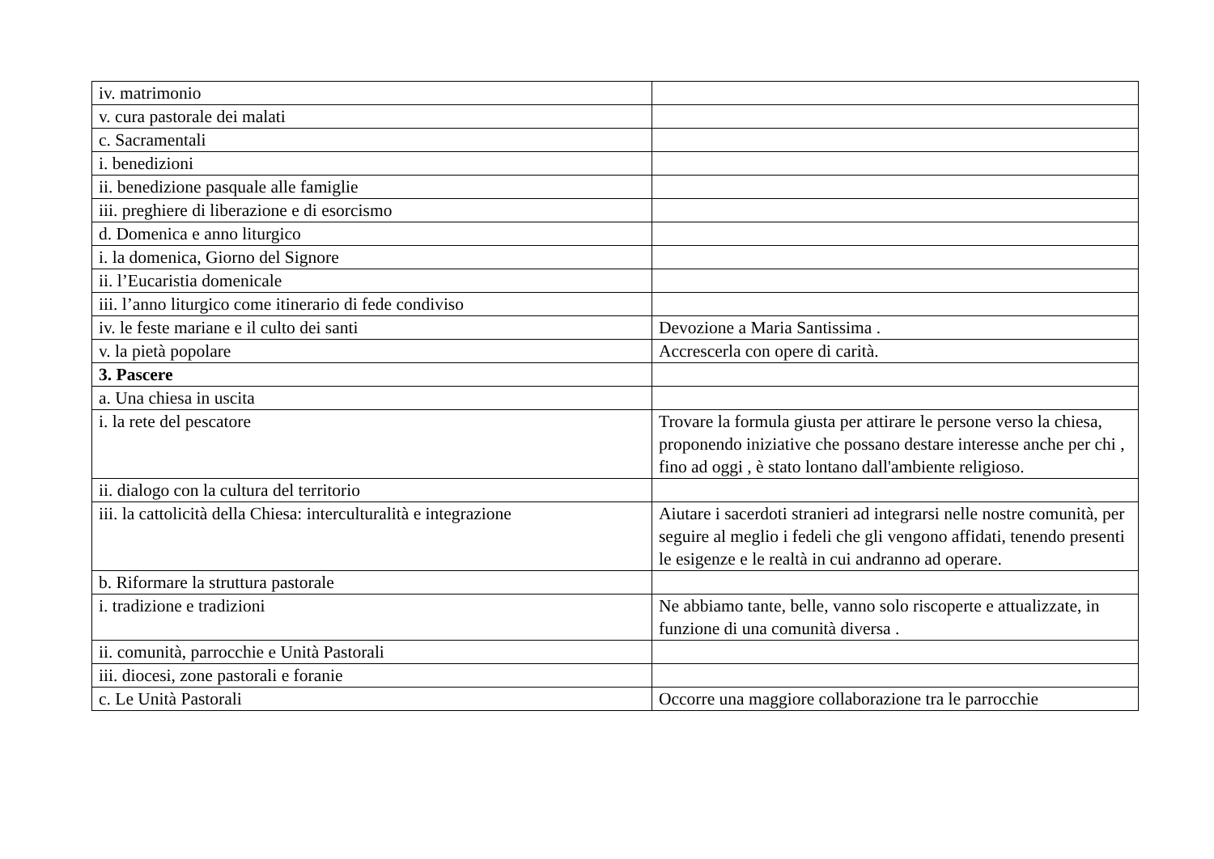| iv. matrimonio | |
| v. cura pastorale dei malati | |
| c. Sacramentali | |
| i. benedizioni | |
| ii. benedizione pasquale alle famiglie | |
| iii. preghiere di liberazione e di esorcismo | |
| d. Domenica e anno liturgico | |
| i. la domenica, Giorno del Signore | |
| ii. l’Eucaristia domenicale | |
| iii. l’anno liturgico come itinerario di fede condiviso | |
| iv. le feste mariane e il culto dei santi | Devozione a Maria Santissima . |
| v. la pietà popolare | Accrescerla con opere di carità. |
| 3. Pascere | |
| a. Una chiesa in uscita | |
| i. la rete del pescatore | Trovare la formula giusta per attirare le persone verso la chiesa, proponendo iniziative che possano destare interesse anche per chi , fino ad oggi , è stato lontano dall'ambiente religioso. |
| ii. dialogo con la cultura del territorio | |
| iii. la cattolicità della Chiesa: interculturalità e integrazione | Aiutare i sacerdoti stranieri ad integrarsi nelle nostre comunità, per seguire al meglio i fedeli che gli vengono affidati, tenendo presenti le esigenze e le realtà in cui andranno ad operare. |
| b. Riformare la struttura pastorale | |
| i. tradizione e tradizioni | Ne abbiamo tante, belle, vanno solo riscoperte e attualizzate, in funzione di una comunità diversa . |
| ii. comunità, parrocchie e Unità Pastorali | |
| iii. diocesi, zone pastorali e foranie | |
| c. Le Unità Pastorali | Occorre una maggiore collaborazione tra le parrocchie |